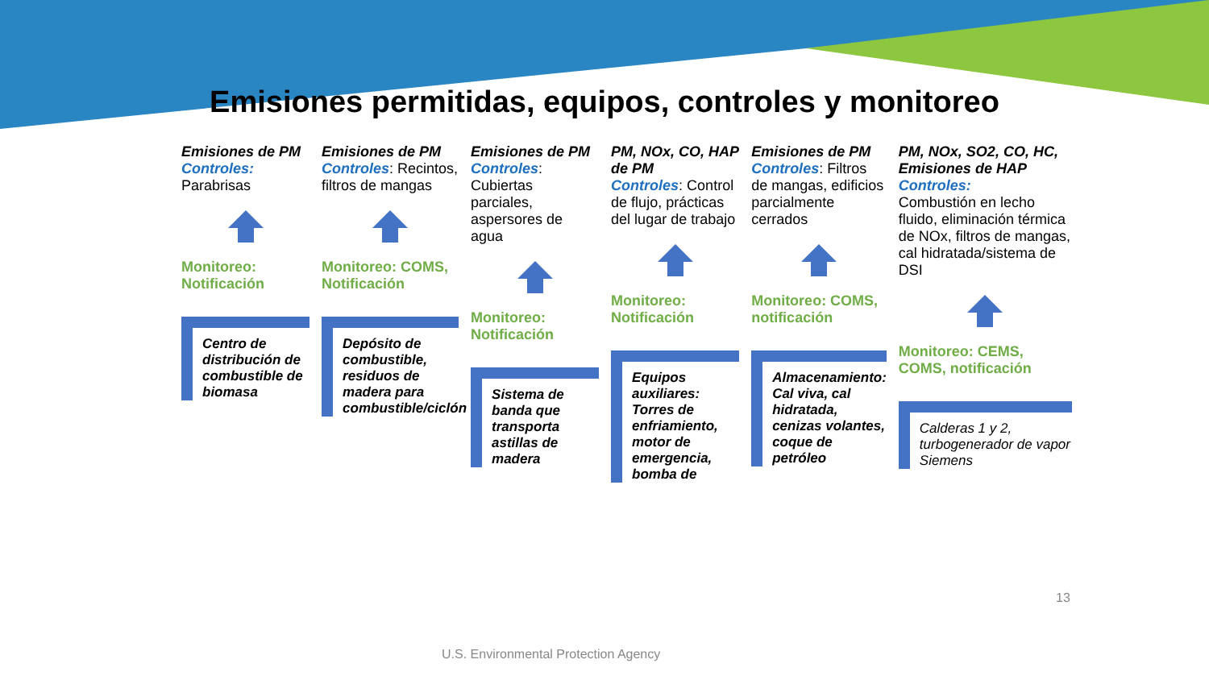Emisiones permitidas, equipos, controles y monitoreo
Emisiones de PM
Controles:
Parabrisas
Monitoreo: Notificación
Centro de distribución de combustible de biomasa
Emisiones de PM
Controles: Recintos, filtros de mangas
Monitoreo: COMS, Notificación
Depósito de combustible, residuos de madera para combustible/ciclón
Emisiones de PM
Controles: Cubiertas parciales, aspersores de agua
Monitoreo: Notificación
Sistema de banda que transporta astillas de madera
PM, NOx, CO, HAP de PM
Controles: Control de flujo, prácticas del lugar de trabajo
Monitoreo: Notificación
Equipos auxiliares: Torres de enfriamiento, motor de emergencia, bomba de
Emisiones de PM
Controles: Filtros de mangas, edificios parcialmente cerrados
Monitoreo: COMS, notificación
Almacenamiento: Cal viva, cal hidratada, cenizas volantes, coque de petróleo
PM, NOx, SO2, CO, HC, Emisiones de HAP
Controles:
Combustión en lecho fluido, eliminación térmica de NOx, filtros de mangas, cal hidratada/sistema de DSI
Monitoreo: CEMS, COMS, notificación
Calderas 1 y 2, turbogenerador de vapor Siemens
13
U.S. Environmental Protection Agency